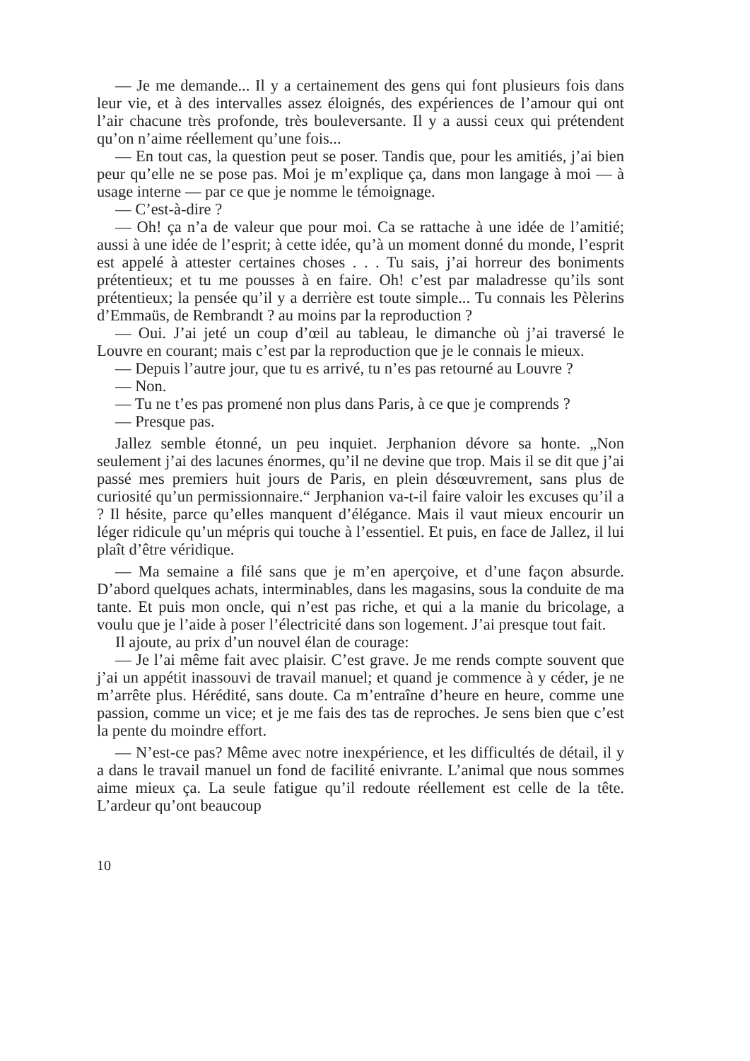— Je me demande... Il y a certainement des gens qui font plusieurs fois dans leur vie, et à des intervalles assez éloignés, des expériences de l’amour qui ont l’air chacune très profonde, très bouleversante. Il y a aussi ceux qui prétendent qu’on n’aime réellement qu’une fois...
— En tout cas, la question peut se poser. Tandis que, pour les amitiés, j’ai bien peur qu’elle ne se pose pas. Moi je m’explique ça, dans mon langage à moi — à usage interne — par ce que je nomme le témoignage.
— C’est-à-dire ?
— Oh! ça n’a de valeur que pour moi. Ca se rattache à une idée de l’amitié; aussi à une idée de l’esprit; à cette idée, qu’à un moment donné du monde, l’esprit est appelé à attester certaines choses . . . Tu sais, j’ai horreur des boniments prétentieux; et tu me pousses à en faire. Oh! c’est par maladresse qu’ils sont prétentieux; la pensée qu’il y a derrière est toute simple... Tu connais les Pèlerins d’Emmaüs, de Rembrandt ? au moins par la reproduction ?
— Oui. J’ai jeté un coup d’œil au tableau, le dimanche où j’ai traversé le Louvre en courant; mais c’est par la reproduction que je le connais le mieux.
— Depuis l’autre jour, que tu es arrivé, tu n’es pas retourné au Louvre ?
— Non.
— Tu ne t’es pas promené non plus dans Paris, à ce que je comprends ?
— Presque pas.
Jallez semble étonné, un peu inquiet. Jerphanion dévore sa honte. „Non seulement j’ai des lacunes énormes, qu’il ne devine que trop. Mais il se dit que j’ai passé mes premiers huit jours de Paris, en plein désœuvrement, sans plus de curiosité qu’un permissionnaire.“ Jerphanion va-t-il faire valoir les excuses qu’il a ? Il hésite, parce qu’elles manquent d’élégance. Mais il vaut mieux encourir un léger ridicule qu’un mépris qui touche à l’essentiel. Et puis, en face de Jallez, il lui plaît d’être véridique.
— Ma semaine a filé sans que je m’en aperçoive, et d’une façon absurde. D’abord quelques achats, interminables, dans les magasins, sous la conduite de ma tante. Et puis mon oncle, qui n’est pas riche, et qui a la manie du bricolage, a voulu que je l’aide à poser l’électricité dans son logement. J’ai presque tout fait.
Il ajoute, au prix d’un nouvel élan de courage:
— Je l’ai même fait avec plaisir. C’est grave. Je me rends compte souvent que j’ai un appétit inassouvi de travail manuel; et quand je commence à y céder, je ne m’arrête plus. Hérédité, sans doute. Ca m’entraîne d’heure en heure, comme une passion, comme un vice; et je me fais des tas de reproches. Je sens bien que c’est la pente du moindre effort.
— N’est-ce pas? Même avec notre inexpérience, et les difficultés de détail, il y a dans le travail manuel un fond de facilité enivrante. L’animal que nous sommes aime mieux ça. La seule fatigue qu’il redoute réellement est celle de la tête. L’ardeur qu’ont beaucoup
10